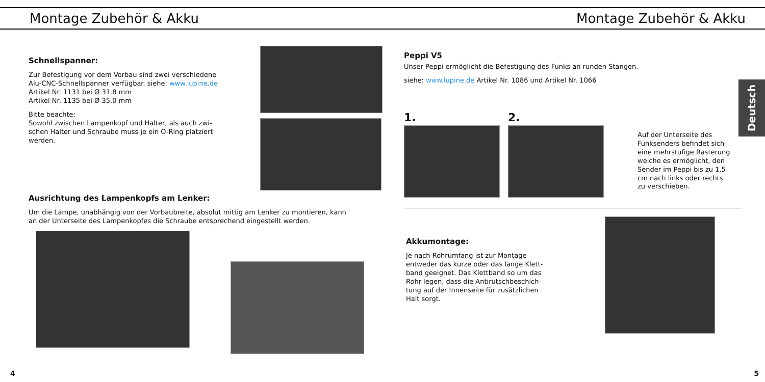Montage Zubehör & Akku
Schnellspanner:
Zur Befestigung vor dem Vorbau sind zwei verschiedene Alu-CNC-Schnellspanner verfügbar. siehe: www.lupine.de
Artikel Nr. 1131 bei Ø 31.8 mm
Artikel Nr. 1135 bei Ø 35.0 mm
Bitte beachte:
Sowohl zwischen Lampenkopf und Halter, als auch zwi-schen Halter und Schraube muss je ein O-Ring platziert werden.
Ausrichtung des Lampenkopfs am Lenker:
Um die Lampe, unabhängig von der Vorbaubreite, absolut mittig am Lenker zu montieren, kann an der Unterseite des Lampenkopfes die Schraube entsprechend eingestellt werden.
4
Montage Zubehör & Akku
Deutsch
Peppi V5
Unser Peppi ermöglicht die Befestigung des Funks an runden Stangen.
siehe: www.lupine.de Artikel Nr. 1086 und Artikel Nr. 1066
1. 2.
Auf der Unterseite des Funksenders befindet sich eine mehrstufige Rasterung welche es ermöglicht, den Sender im Peppi bis zu 1.5 cm nach links oder rechts zu verschieben.
Akkumontage:
Je nach Rohrumfang ist zur Montage entweder das kurze oder das lange Klett-band geeignet. Das Klettband so um das Rohr legen, dass die Antirutschbeschich-tung auf der Innenseite für zusätzlichen Halt sorgt.
5